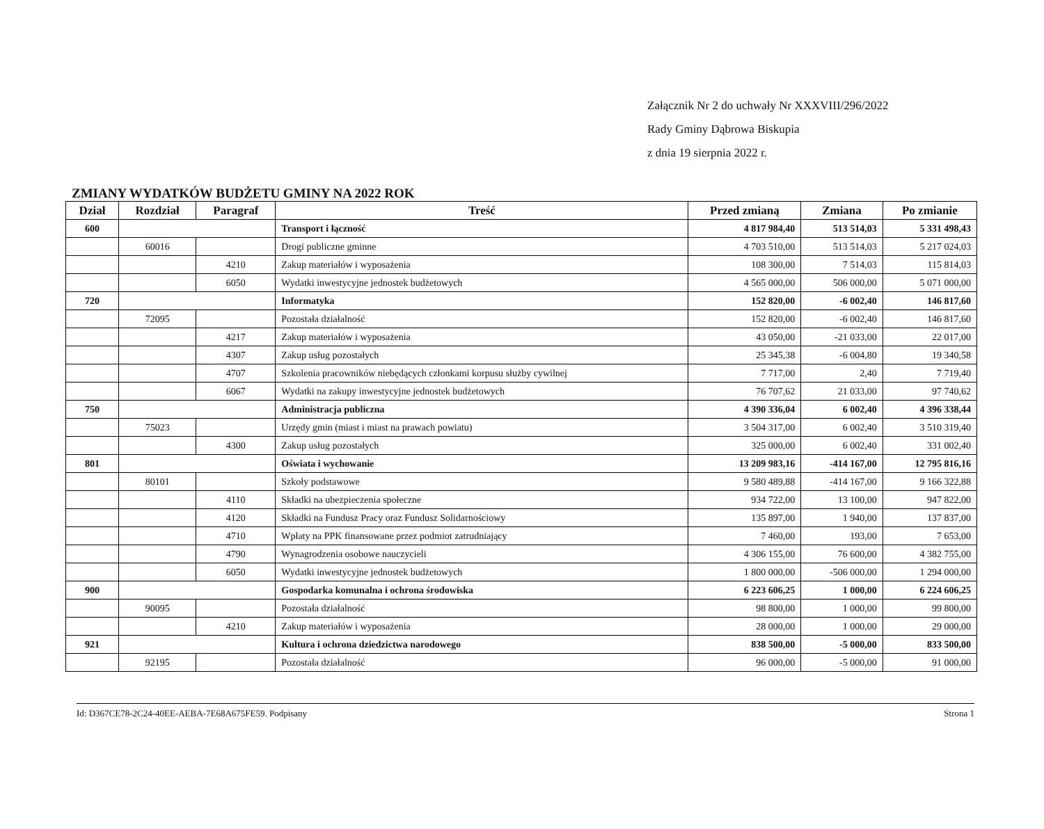Załącznik Nr 2 do uchwały Nr XXXVIII/296/2022
Rady Gminy Dąbrowa Biskupia
z dnia 19 sierpnia 2022 r.
ZMIANY WYDATKÓW BUDŻETU GMINY NA 2022 ROK
| Dział | Rozdział | Paragraf | Treść | Przed zmianą | Zmiana | Po zmianie |
| --- | --- | --- | --- | --- | --- | --- |
| 600 | | | Transport i łączność | 4 817 984,40 | 513 514,03 | 5 331 498,43 |
| | 60016 | | Drogi publiczne gminne | 4 703 510,00 | 513 514,03 | 5 217 024,03 |
| | | 4210 | Zakup materiałów i wyposażenia | 108 300,00 | 7 514,03 | 115 814,03 |
| | | 6050 | Wydatki inwestycyjne jednostek budżetowych | 4 565 000,00 | 506 000,00 | 5 071 000,00 |
| 720 | | | Informatyka | 152 820,00 | -6 002,40 | 146 817,60 |
| | 72095 | | Pozostała działalność | 152 820,00 | -6 002,40 | 146 817,60 |
| | | 4217 | Zakup materiałów i wyposażenia | 43 050,00 | -21 033,00 | 22 017,00 |
| | | 4307 | Zakup usług pozostałych | 25 345,38 | -6 004,80 | 19 340,58 |
| | | 4707 | Szkolenia pracowników niebędących członkami korpusu służby cywilnej | 7 717,00 | 2,40 | 7 719,40 |
| | | 6067 | Wydatki na zakupy inwestycyjne jednostek budżetowych | 76 707,62 | 21 033,00 | 97 740,62 |
| 750 | | | Administracja publiczna | 4 390 336,04 | 6 002,40 | 4 396 338,44 |
| | 75023 | | Urzędy gmin (miast i miast na prawach powiatu) | 3 504 317,00 | 6 002,40 | 3 510 319,40 |
| | | 4300 | Zakup usług pozostałych | 325 000,00 | 6 002,40 | 331 002,40 |
| 801 | | | Oświata i wychowanie | 13 209 983,16 | -414 167,00 | 12 795 816,16 |
| | 80101 | | Szkoły podstawowe | 9 580 489,88 | -414 167,00 | 9 166 322,88 |
| | | 4110 | Składki na ubezpieczenia społeczne | 934 722,00 | 13 100,00 | 947 822,00 |
| | | 4120 | Składki na Fundusz Pracy oraz Fundusz Solidarnościowy | 135 897,00 | 1 940,00 | 137 837,00 |
| | | 4710 | Wpłaty na PPK finansowane przez podmiot zatrudniający | 7 460,00 | 193,00 | 7 653,00 |
| | | 4790 | Wynagrodzenia osobowe nauczycieli | 4 306 155,00 | 76 600,00 | 4 382 755,00 |
| | | 6050 | Wydatki inwestycyjne jednostek budżetowych | 1 800 000,00 | -506 000,00 | 1 294 000,00 |
| 900 | | | Gospodarka komunalna i ochrona środowiska | 6 223 606,25 | 1 000,00 | 6 224 606,25 |
| | 90095 | | Pozostała działalność | 98 800,00 | 1 000,00 | 99 800,00 |
| | | 4210 | Zakup materiałów i wyposażenia | 28 000,00 | 1 000,00 | 29 000,00 |
| 921 | | | Kultura i ochrona dziedzictwa narodowego | 838 500,00 | -5 000,00 | 833 500,00 |
| | 92195 | | Pozostała działalność | 96 000,00 | -5 000,00 | 91 000,00 |
Id: D367CE78-2C24-40EE-AEBA-7E68A675FE59. Podpisany Strona 1